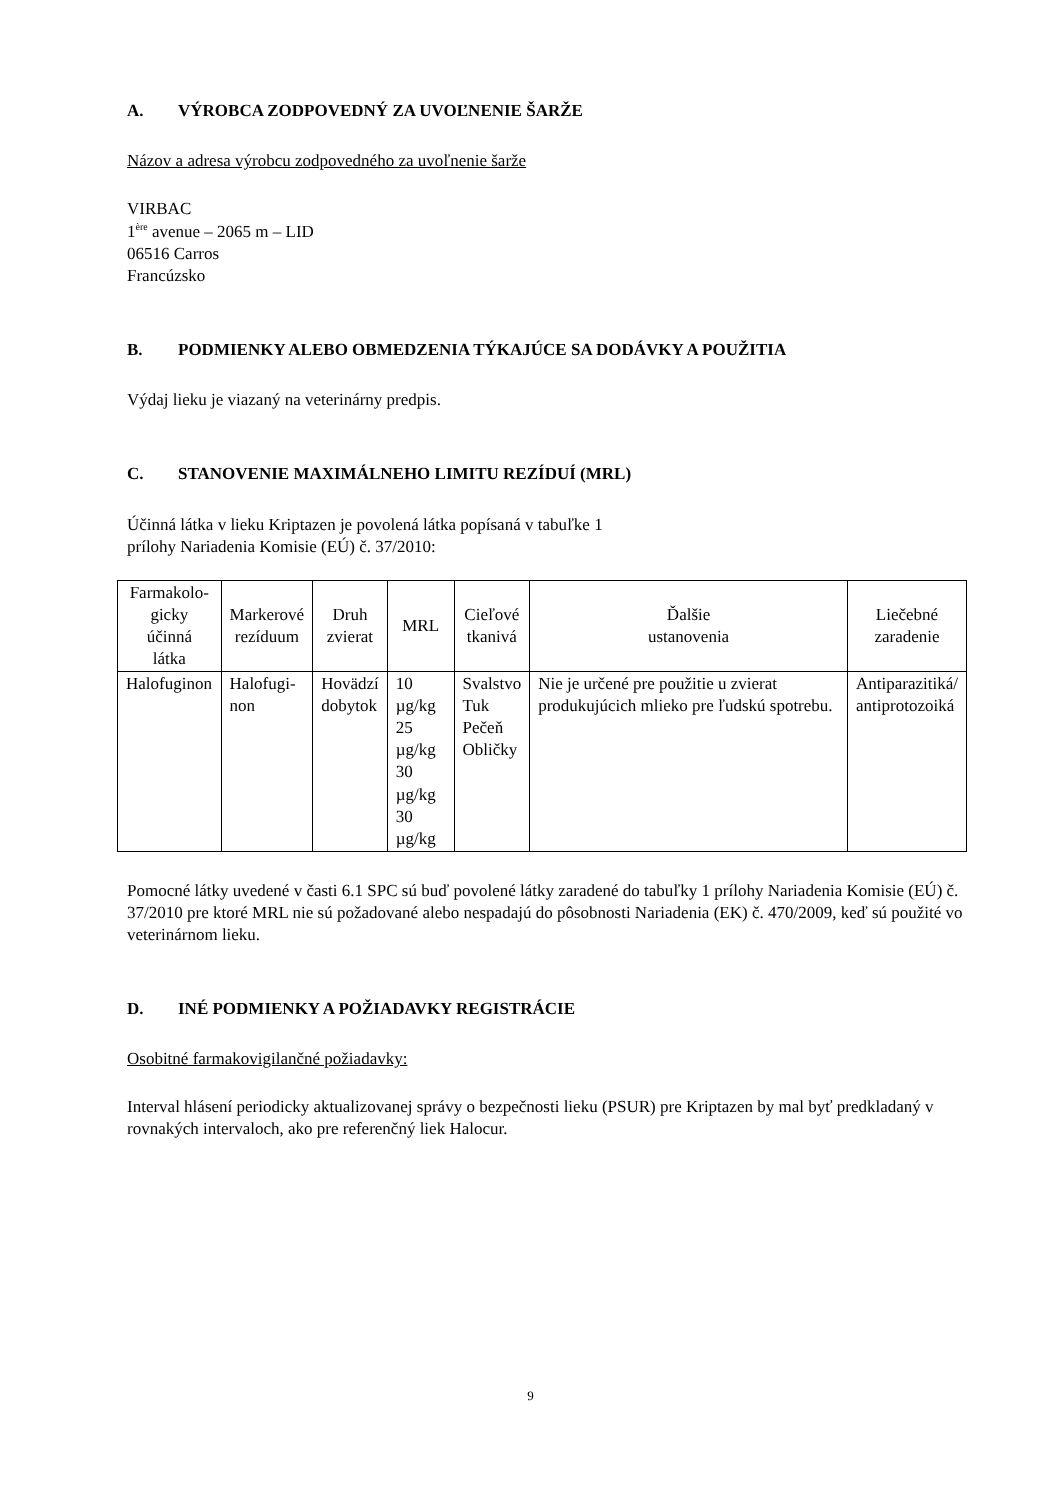A. VÝROBCA ZODPOVEDNÝ ZA UVOĽNENIE ŠARŽE
Názov a adresa výrobcu zodpovedného za uvoľnenie šarže
VIRBAC
1<sup>ère</sup> avenue – 2065 m – LID
06516 Carros
Francúzsko
B. PODMIENKY ALEBO OBMEDZENIA TÝKAJÚCE SA DODÁVKY A POUŽITIA
Výdaj lieku je viazaný na veterinárny predpis.
C. STANOVENIE MAXIMÁLNEHO LIMITU REZÍDUÍ (MRL)
Účinná látka v lieku Kriptazen je povolená látka popísaná v tabuľke 1
prílohy Nariadenia Komisie (EÚ) č. 37/2010:
| Farmakolo- gicky účinná látka | Markerové rezíduum | Druh zvierat | MRL | Cieľové tkanivá | Ďalšie ustanovenia | Liečebné zaradenie |
| --- | --- | --- | --- | --- | --- | --- |
| Halofuginon | Halofugi- non | Hovädzí dobytok | 10 µg/kg 25 µg/kg 30 µg/kg 30 µg/kg | Svalstvo Tuk Pečeň Obličky | Nie je určené pre použitie u zvierat produkujúcich mlieko pre ľudskú spotrebu. | Antiparazitiká/ antiprotozoiká |
Pomocné látky uvedené v časti 6.1 SPC sú buď povolené látky zaradené do tabuľky 1 prílohy Nariadenia Komisie (EÚ) č. 37/2010 pre ktoré MRL nie sú požadované alebo nespadajú do pôsobnosti Nariadenia (EK) č. 470/2009, keď sú použité vo veterinárnom lieku.
D. INÉ PODMIENKY A POŽIADAVKY REGISTRÁCIE
Osobitné farmakovigilančné požiadavky:
Interval hlásení periodicky aktualizovanej správy o bezpečnosti lieku (PSUR) pre Kriptazen by mal byť predkladaný v rovnakých intervaloch, ako pre referenčný liek Halocur.
9